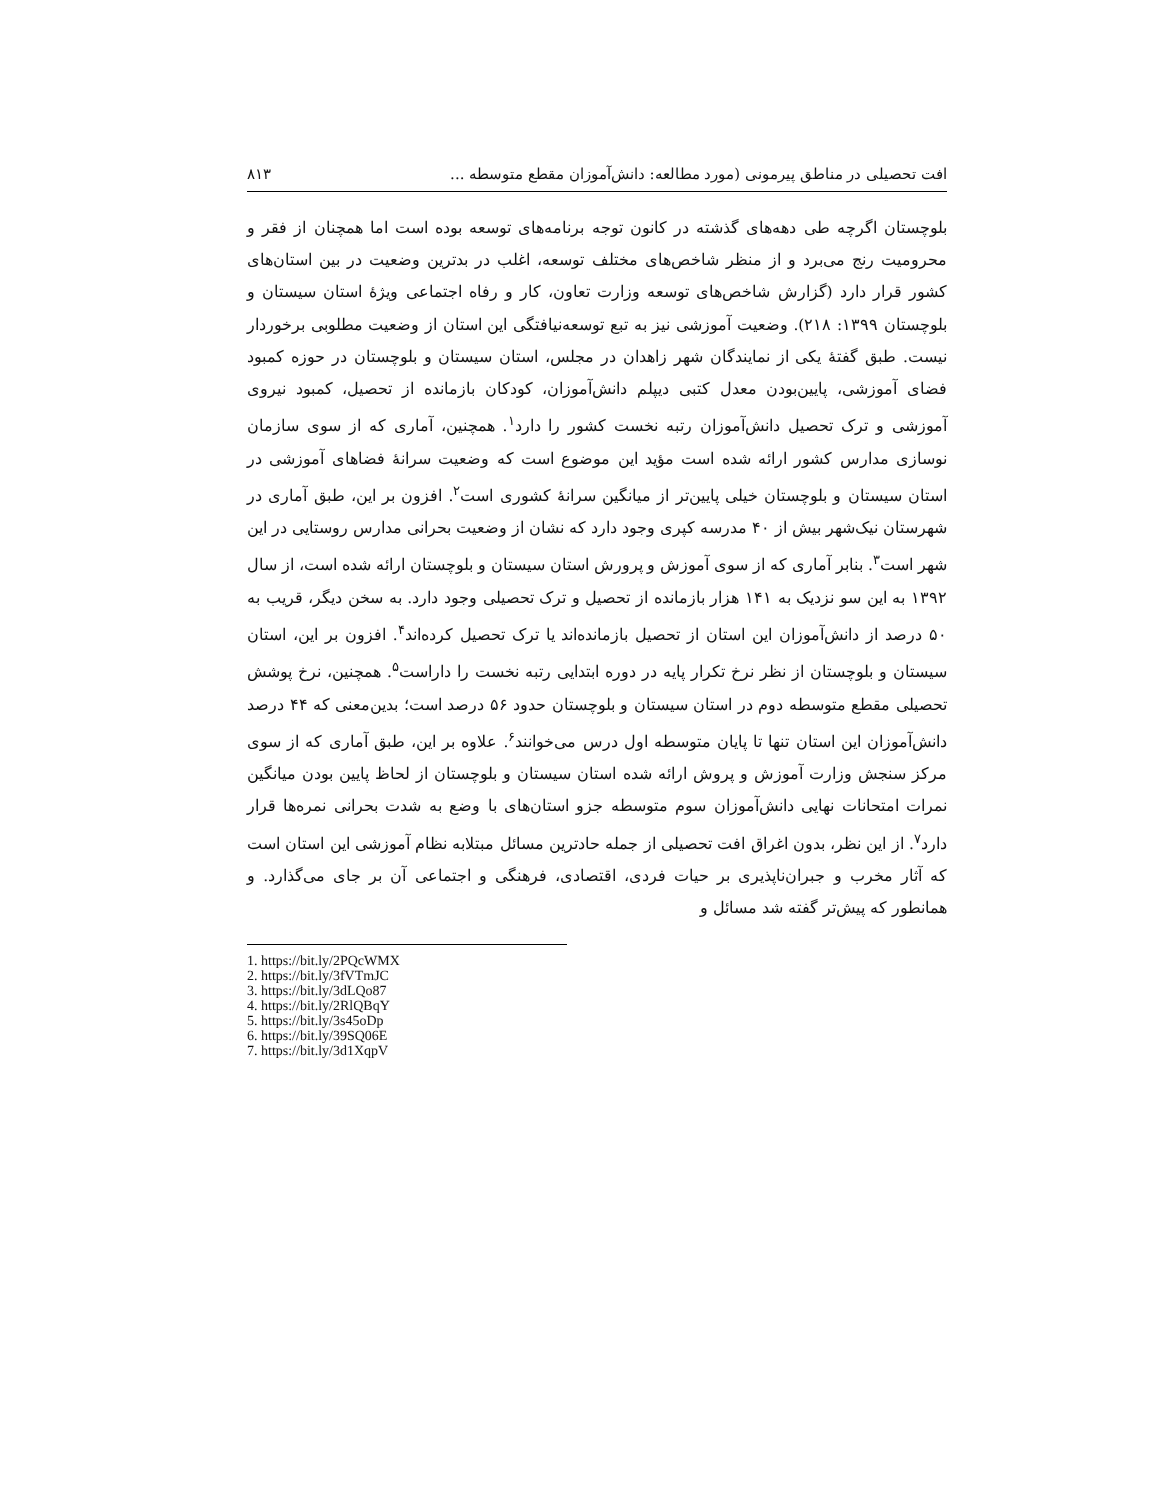افت تحصیلی در مناطق پیرمونی (مورد مطالعه: دانش‌آموزان مقطع متوسطه ... ۸۱۳
بلوچستان اگرچه طی دهه‌های گذشته در کانون توجه برنامه‌های توسعه بوده است اما همچنان از فقر و محرومیت رنج می‌برد و از منظر شاخص‌های مختلف توسعه، اغلب در بدترین وضعیت در بین استان‌های کشور قرار دارد (گزارش شاخص‌های توسعه وزارت تعاون، کار و رفاه اجتماعی ویژهٔ استان سیستان و بلوچستان ۱۳۹۹: ۲۱۸). وضعیت آموزشی نیز به تبع توسعه‌نیافتگی این استان از وضعیت مطلوبی برخوردار نیست. طبق گفتهٔ یکی از نمایندگان شهر زاهدان در مجلس، استان سیستان و بلوچستان در حوزه کمبود فضای آموزشی، پایین‌بودن معدل کتبی دیپلم دانش‌آموزان، کودکان بازمانده از تحصیل، کمبود نیروی آموزشی و ترک تحصیل دانش‌آموزان رتبه نخست کشور را دارد<sup>۱</sup>. همچنین، آماری که از سوی سازمان نوسازی مدارس کشور ارائه شده است مؤید این موضوع است که وضعیت سرانهٔ فضاهای آموزشی در استان سیستان و بلوچستان خیلی پایین‌تر از میانگین سرانهٔ کشوری است<sup>۲</sup>. افزون بر این، طبق آماری در شهرستان نیک‌شهر بیش از ۴۰ مدرسه کپری وجود دارد که نشان از وضعیت بحرانی مدارس روستایی در این شهر است<sup>۳</sup>. بنابر آماری که از سوی آموزش و پرورش استان سیستان و بلوچستان ارائه شده است، از سال ۱۳۹۲ به این سو نزدیک به ۱۴۱ هزار بازمانده از تحصیل و ترک تحصیلی وجود دارد. به سخن دیگر، قریب به ۵۰ درصد از دانش‌آموزان این استان از تحصیل بازمانده‌اند یا ترک تحصیل کرده‌اند<sup>۴</sup>. افزون بر این، استان سیستان و بلوچستان از نظر نرخ تکرار پایه در دوره ابتدایی رتبه نخست را داراست<sup>۵</sup>. همچنین، نرخ پوشش تحصیلی مقطع متوسطه دوم در استان سیستان و بلوچستان حدود ۵۶ درصد است؛ بدین‌معنی که ۴۴ درصد دانش‌آموزان این استان تنها تا پایان متوسطه اول درس می‌خوانند<sup>۶</sup>. علاوه بر این، طبق آماری که از سوی مرکز سنجش وزارت آموزش و پروش ارائه شده استان سیستان و بلوچستان از لحاظ پایین بودن میانگین نمرات امتحانات نهایی دانش‌آموزان سوم متوسطه جزو استان‌های با وضع به شدت بحرانی نمره‌ها قرار دارد<sup>۷</sup>. از این نظر، بدون اغراق افت تحصیلی از جمله حادترین مسائل مبتلابه نظام آموزشی این استان است که آثار مخرب و جبران‌ناپذیری بر حیات فردی، اقتصادی، فرهنگی و اجتماعی آن بر جای می‌گذارد. و همانطور که پیش‌تر گفته شد مسائل و
1. https://bit.ly/2PQcWMX
2. https://bit.ly/3fVTmJC
3. https://bit.ly/3dLQo87
4. https://bit.ly/2RlQBqY
5. https://bit.ly/3s45oDp
6. https://bit.ly/39SQ06E
7. https://bit.ly/3d1XqpV